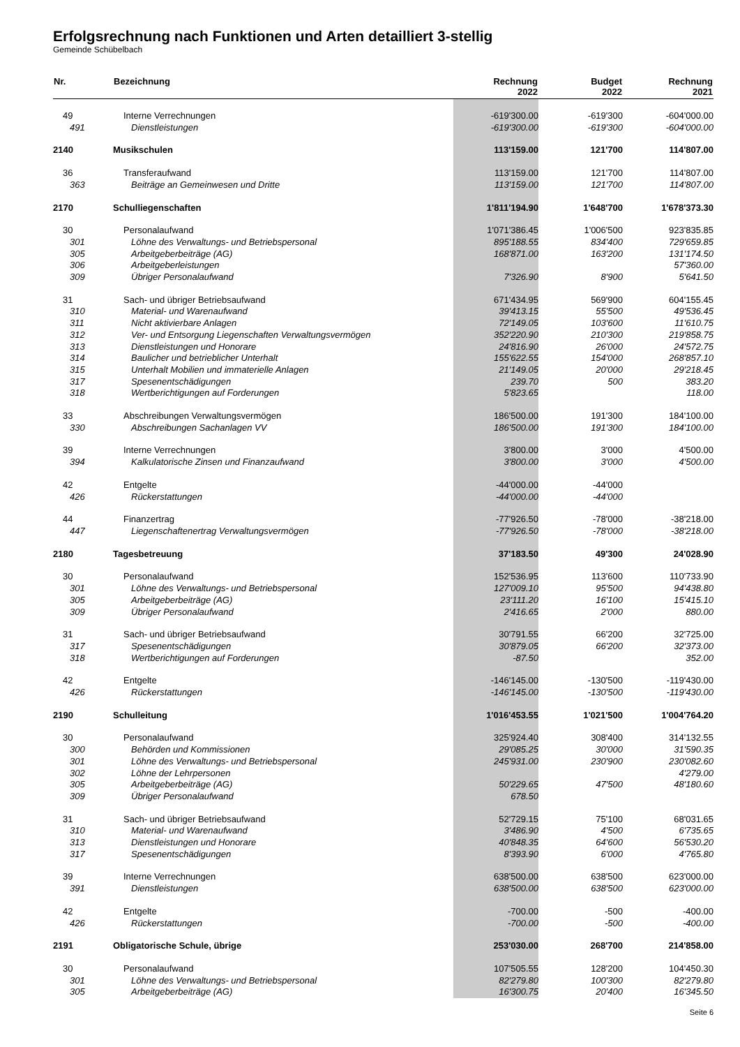Erfolgsrechnung nach Funktionen und Arten detailliert 3-stellig
Gemeinde Schübelbach
| Nr. | Bezeichnung | Rechnung 2022 | Budget 2022 | Rechnung 2021 |
| --- | --- | --- | --- | --- |
| 49 | Interne Verrechnungen | -619'300.00 | -619'300 | -604'000.00 |
| 491 | Dienstleistungen | -619'300.00 | -619'300 | -604'000.00 |
| 2140 | Musikschulen | 113'159.00 | 121'700 | 114'807.00 |
| 36 | Transferaufwand | 113'159.00 | 121'700 | 114'807.00 |
| 363 | Beiträge an Gemeinwesen und Dritte | 113'159.00 | 121'700 | 114'807.00 |
| 2170 | Schulliegenschaften | 1'811'194.90 | 1'648'700 | 1'678'373.30 |
| 30 | Personalaufwand | 1'071'386.45 | 1'006'500 | 923'835.85 |
| 301 | Löhne des Verwaltungs- und Betriebspersonal | 895'188.55 | 834'400 | 729'659.85 |
| 305 | Arbeitgeberbeiträge (AG) | 168'871.00 | 163'200 | 131'174.50 |
| 306 | Arbeitgeberleistungen | | | 57'360.00 |
| 309 | Übriger Personalaufwand | 7'326.90 | 8'900 | 5'641.50 |
| 31 | Sach- und übriger Betriebsaufwand | 671'434.95 | 569'900 | 604'155.45 |
| 310 | Material- und Warenaufwand | 39'413.15 | 55'500 | 49'536.45 |
| 311 | Nicht aktivierbare Anlagen | 72'149.05 | 103'600 | 11'610.75 |
| 312 | Ver- und Entsorgung Liegenschaften Verwaltungsvermögen | 352'220.90 | 210'300 | 219'858.75 |
| 313 | Dienstleistungen und Honorare | 24'816.90 | 26'000 | 24'572.75 |
| 314 | Baulicher und betrieblicher Unterhalt | 155'622.55 | 154'000 | 268'857.10 |
| 315 | Unterhalt Mobilien und immaterielle Anlagen | 21'149.05 | 20'000 | 29'218.45 |
| 317 | Spesenentschädigungen | 239.70 | 500 | 383.20 |
| 318 | Wertberichtigungen auf Forderungen | 5'823.65 | | 118.00 |
| 33 | Abschreibungen Verwaltungsvermögen | 186'500.00 | 191'300 | 184'100.00 |
| 330 | Abschreibungen Sachanlagen VV | 186'500.00 | 191'300 | 184'100.00 |
| 39 | Interne Verrechnungen | 3'800.00 | 3'000 | 4'500.00 |
| 394 | Kalkulatorische Zinsen und Finanzaufwand | 3'800.00 | 3'000 | 4'500.00 |
| 42 | Entgelte | -44'000.00 | -44'000 | |
| 426 | Rückerstattungen | -44'000.00 | -44'000 | |
| 44 | Finanzertrag | -77'926.50 | -78'000 | -38'218.00 |
| 447 | Liegenschaftenertrag Verwaltungsvermögen | -77'926.50 | -78'000 | -38'218.00 |
| 2180 | Tagesbetreuung | 37'183.50 | 49'300 | 24'028.90 |
| 30 | Personalaufwand | 152'536.95 | 113'600 | 110'733.90 |
| 301 | Löhne des Verwaltungs- und Betriebspersonal | 127'009.10 | 95'500 | 94'438.80 |
| 305 | Arbeitgeberbeiträge (AG) | 23'111.20 | 16'100 | 15'415.10 |
| 309 | Übriger Personalaufwand | 2'416.65 | 2'000 | 880.00 |
| 31 | Sach- und übriger Betriebsaufwand | 30'791.55 | 66'200 | 32'725.00 |
| 317 | Spesenentschädigungen | 30'879.05 | 66'200 | 32'373.00 |
| 318 | Wertberichtigungen auf Forderungen | -87.50 | | 352.00 |
| 42 | Entgelte | -146'145.00 | -130'500 | -119'430.00 |
| 426 | Rückerstattungen | -146'145.00 | -130'500 | -119'430.00 |
| 2190 | Schulleitung | 1'016'453.55 | 1'021'500 | 1'004'764.20 |
| 30 | Personalaufwand | 325'924.40 | 308'400 | 314'132.55 |
| 300 | Behörden und Kommissionen | 29'085.25 | 30'000 | 31'590.35 |
| 301 | Löhne des Verwaltungs- und Betriebspersonal | 245'931.00 | 230'900 | 230'082.60 |
| 302 | Löhne der Lehrpersonen | | | 4'279.00 |
| 305 | Arbeitgeberbeiträge (AG) | 50'229.65 | 47'500 | 48'180.60 |
| 309 | Übriger Personalaufwand | 678.50 | | |
| 31 | Sach- und übriger Betriebsaufwand | 52'729.15 | 75'100 | 68'031.65 |
| 310 | Material- und Warenaufwand | 3'486.90 | 4'500 | 6'735.65 |
| 313 | Dienstleistungen und Honorare | 40'848.35 | 64'600 | 56'530.20 |
| 317 | Spesenentschädigungen | 8'393.90 | 6'000 | 4'765.80 |
| 39 | Interne Verrechnungen | 638'500.00 | 638'500 | 623'000.00 |
| 391 | Dienstleistungen | 638'500.00 | 638'500 | 623'000.00 |
| 42 | Entgelte | -700.00 | -500 | -400.00 |
| 426 | Rückerstattungen | -700.00 | -500 | -400.00 |
| 2191 | Obligatorische Schule, übrige | 253'030.00 | 268'700 | 214'858.00 |
| 30 | Personalaufwand | 107'505.55 | 128'200 | 104'450.30 |
| 301 | Löhne des Verwaltungs- und Betriebspersonal | 82'279.80 | 100'300 | 82'279.80 |
| 305 | Arbeitgeberbeiträge (AG) | 16'300.75 | 20'400 | 16'345.50 |
Seite 6